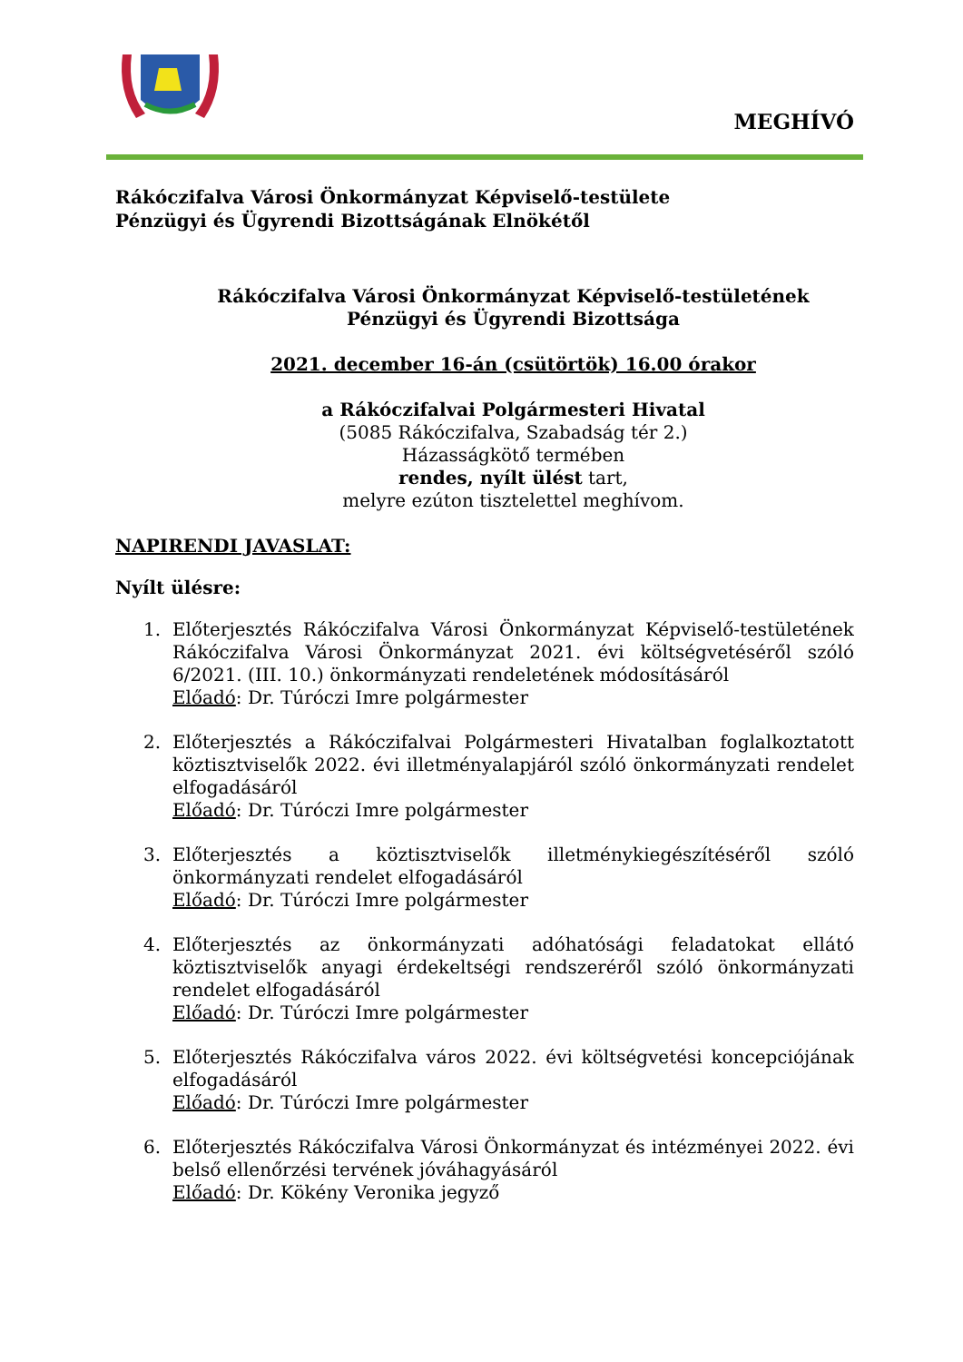MEGHÍVÓ
Rákóczifalva Városi Önkormányzat Képviselő-testülete
Pénzügyi és Ügyrendi Bizottságának Elnökétől
Rákóczifalva Városi Önkormányzat Képviselő-testületének
Pénzügyi és Ügyrendi Bizottsága
2021. december 16-án (csütörtök) 16.00 órakor
a Rákóczifalvai Polgármesteri Hivatal
(5085 Rákóczifalva, Szabadság tér 2.)
Házasságkötő termében
rendes, nyílt ülést tart,
melyre ezúton tisztelettel meghívom.
NAPIRENDI JAVASLAT:
Nyílt ülésre:
1. Előterjesztés Rákóczifalva Városi Önkormányzat Képviselő-testületének Rákóczifalva Városi Önkormányzat 2021. évi költségvetéséről szóló 6/2021. (III. 10.) önkormányzati rendeletének módosításáról
Előadó: Dr. Túróczi Imre polgármester
2. Előterjesztés a Rákóczifalvai Polgármesteri Hivatalban foglalkoztatott köztisztviselők 2022. évi illetményalapjáról szóló önkormányzati rendelet elfogadásáról
Előadó: Dr. Túróczi Imre polgármester
3. Előterjesztés a köztisztviselők illetménykiegészítéséről szóló önkormányzati rendelet elfogadásáról
Előadó: Dr. Túróczi Imre polgármester
4. Előterjesztés az önkormányzati adóhatósági feladatokat ellátó köztisztviselők anyagi érdekeltségi rendszeréről szóló önkormányzati rendelet elfogadásáról
Előadó: Dr. Túróczi Imre polgármester
5. Előterjesztés Rákóczifalva város 2022. évi költségvetési koncepciójának elfogadásáról
Előadó: Dr. Túróczi Imre polgármester
6. Előterjesztés Rákóczifalva Városi Önkormányzat és intézményei 2022. évi belső ellenőrzési tervének jóváhagyásáról
Előadó: Dr. Kökény Veronika jegyző